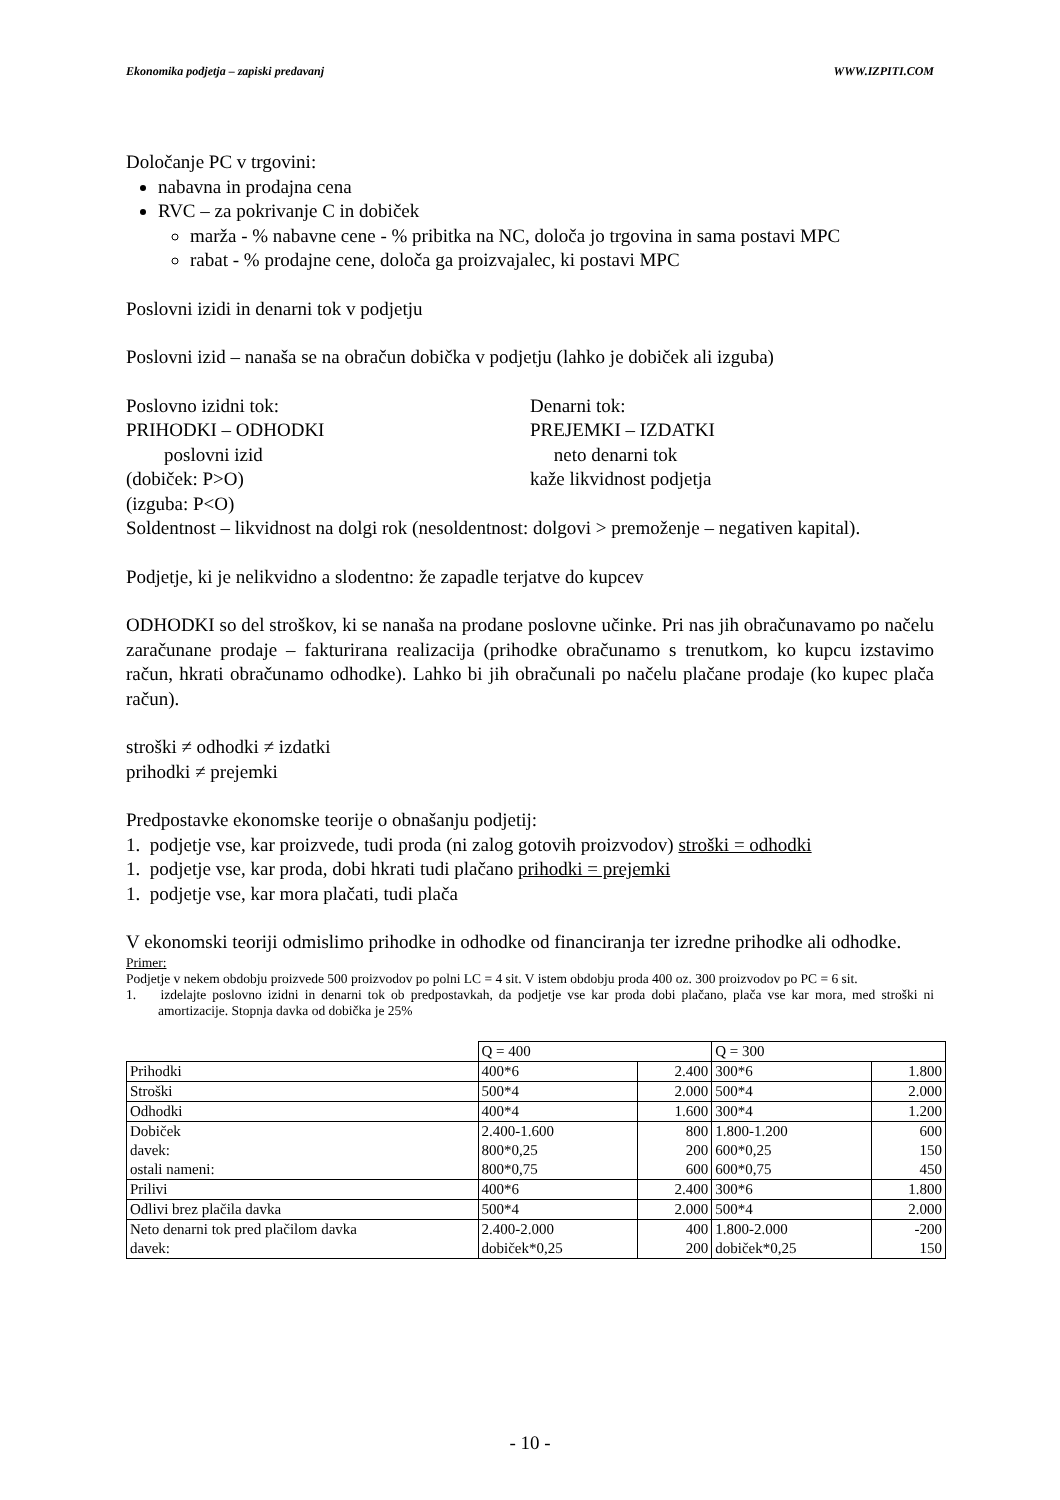Ekonomika podjetja – zapiski predavanj WWW.IZPITI.COM
Določanje PC v trgovini:
nabavna in prodajna cena
RVC – za pokrivanje C in dobiček
marža - % nabavne cene - % pribitka na NC, določa jo trgovina in sama postavi MPC
rabat - % prodajne cene, določa ga proizvajalec, ki postavi MPC
Poslovni izidi in denarni tok v podjetju
Poslovni izid – nanaša se na obračun dobička v podjetju (lahko je dobiček ali izguba)
Poslovno izidni tok:
PRIHODKI – ODHODKI
poslovni izid
(dobiček: P>O)
(izguba: P<O)
Denarni tok:
PREJEMKI – IZDATKI
neto denarni tok
kaže likvidnost podjetja
Soldentnost – likvidnost na dolgi rok (nesoldentnost: dolgovi > premoženje – negativen kapital).
Podjetje, ki je nelikvidno a slodentno: že zapadle terjatve do kupcev
ODHODKI so del stroškov, ki se nanaša na prodane poslovne učinke. Pri nas jih obračunavamo po načelu zaračunane prodaje – fakturirana realizacija (prihodke obračunamo s trenutkom, ko kupcu izstavimo račun, hkrati obračunamo odhodke). Lahko bi jih obračunali po načelu plačane prodaje (ko kupec plača račun).
stroški ≠ odhodki ≠ izdatki
prihodki ≠ prejemki
Predpostavke ekonomske teorije o obnašanju podjetij:
1. podjetje vse, kar proizvede, tudi proda (ni zalog gotovih proizvodov) stroški = odhodki
1. podjetje vse, kar proda, dobi hkrati tudi plačano prihodki = prejemki
1. podjetje vse, kar mora plačati, tudi plača
V ekonomski teoriji odmislimo prihodke in odhodke od financiranja ter izredne prihodke ali odhodke.
Primer:
Podjetje v nekem obdobju proizvede 500 proizvodov po polni LC = 4 sit. V istem obdobju proda 400 oz. 300 proizvodov po PC = 6 sit.
1. izdelajte poslovno izidni in denarni tok ob predpostavkah, da podjetje vse kar proda dobi plačano, plača vse kar mora, med stroški ni amortizacije. Stopnja davka od dobička je 25%
| | Q = 400 | | Q = 300 | |
| Prihodki | 400*6 | 2.400 | 300*6 | 1.800 |
| Stroški | 500*4 | 2.000 | 500*4 | 2.000 |
| Odhodki | 400*4 | 1.600 | 300*4 | 1.200 |
| Dobiček davek: ostali nameni: | 2.400-1.600 800*0,25 800*0,75 | 800 200 600 | 1.800-1.200 600*0,25 600*0,75 | 600 150 450 |
| Prilivi | 400*6 | 2.400 | 300*6 | 1.800 |
| Odlivi brez plačila davka | 500*4 | 2.000 | 500*4 | 2.000 |
| Neto denarni tok pred plačilom davka davek: | 2.400-2.000 dobiček*0,25 | 400 200 | 1.800-2.000 dobiček*0,25 | -200 150 |
- 10 -